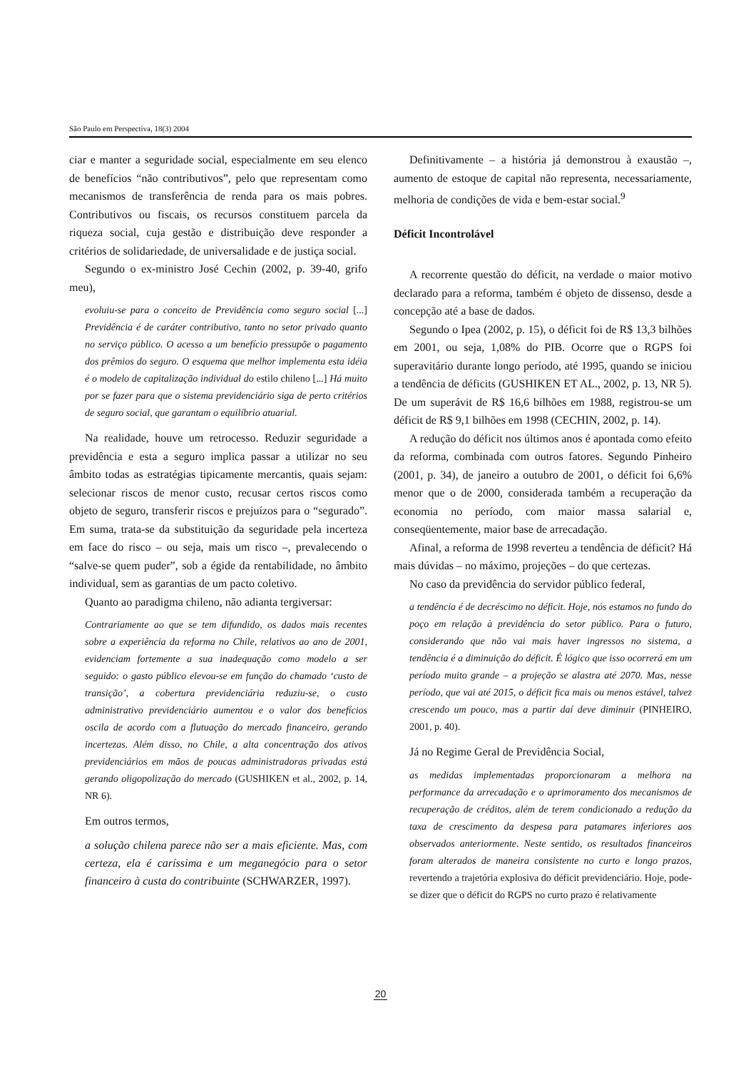São Paulo em Perspectiva, 18(3) 2004
ciar e manter a seguridade social, especialmente em seu elenco de benefícios “não contributivos”, pelo que representam como mecanismos de transferência de renda para os mais pobres. Contributivos ou fiscais, os recursos constituem parcela da riqueza social, cuja gestão e distribuição deve responder a critérios de solidariedade, de universalidade e de justiça social.
Segundo o ex-ministro José Cechin (2002, p. 39-40, grifo meu),
evoluiu-se para o conceito de Previdência como seguro social [...] Previdência é de caráter contributivo, tanto no setor privado quanto no serviço público. O acesso a um benefício pressupõe o pagamento dos prêmios do seguro. O esquema que melhor implementa esta idéia é o modelo de capitalização individual do estilo chileno [...] Há muito por se fazer para que o sistema previdenciário siga de perto critérios de seguro social, que garantam o equilíbrio atuarial.
Na realidade, houve um retrocesso. Reduzir seguridade a previdência e esta a seguro implica passar a utilizar no seu âmbito todas as estratégias tipicamente mercantis, quais sejam: selecionar riscos de menor custo, recusar certos riscos como objeto de seguro, transferir riscos e prejuízos para o “segurado”. Em suma, trata-se da substituição da seguridade pela incerteza em face do risco – ou seja, mais um risco –, prevalecendo o “salve-se quem puder”, sob a égide da rentabilidade, no âmbito individual, sem as garantias de um pacto coletivo.
Quanto ao paradigma chileno, não adianta tergiversar:
Contrariamente ao que se tem difundido, os dados mais recentes sobre a experiência da reforma no Chile, relativos ao ano de 2001, evidenciam fortemente a sua inadequação como modelo a ser seguido: o gasto público elevou-se em função do chamado ‘custo de transição’, a cobertura previdenciária reduziu-se, o custo administrativo previdenciário aumentou e o valor dos benefícios oscila de acordo com a flutuação do mercado financeiro, gerando incertezas. Além disso, no Chile, a alta concentração dos ativos previdenciários em mãos de poucas administradoras privadas está gerando oligopolização do mercado (GUSHIKEN et al., 2002, p. 14, NR 6).
Em outros termos,
a solução chilena parece não ser a mais eficiente. Mas, com certeza, ela é caríssima e um meganegócio para o setor financeiro à custa do contribuinte (SCHWARZER, 1997).
Definitivamente – a história já demonstrou à exaustão –, aumento de estoque de capital não representa, necessariamente, melhoria de condições de vida e bem-estar social.<sup>9</sup>
Déficit Incontrolável
A recorrente questão do déficit, na verdade o maior motivo declarado para a reforma, também é objeto de dissenso, desde a concepção até a base de dados.
Segundo o Ipea (2002, p. 15), o déficit foi de R$ 13,3 bilhões em 2001, ou seja, 1,08% do PIB. Ocorre que o RGPS foi superavitário durante longo período, até 1995, quando se iniciou a tendência de déficits (GUSHIKEN ET AL., 2002, p. 13, NR 5). De um superávit de R$ 16,6 bilhões em 1988, registrou-se um déficit de R$ 9,1 bilhões em 1998 (CECHIN, 2002, p. 14).
A redução do déficit nos últimos anos é apontada como efeito da reforma, combinada com outros fatores. Segundo Pinheiro (2001, p. 34), de janeiro a outubro de 2001, o déficit foi 6,6% menor que o de 2000, considerada também a recuperação da economia no período, com maior massa salarial e, conseqüentemente, maior base de arrecadação.
Afinal, a reforma de 1998 reverteu a tendência de déficit? Há mais dúvidas – no máximo, projeções – do que certezas.
No caso da previdência do servidor público federal,
a tendência é de decréscimo no déficit. Hoje, nós estamos no fundo do poço em relação à previdência do setor público. Para o futuro, considerando que não vai mais haver ingressos no sistema, a tendência é a diminuição do déficit. É lógico que isso ocorrerá em um período muito grande – a projeção se alastra até 2070. Mas, nesse período, que vai até 2015, o déficit fica mais ou menos estável, talvez crescendo um pouco, mas a partir daí deve diminuir (PINHEIRO, 2001, p. 40).
Já no Regime Geral de Previdência Social,
as medidas implementadas proporcionaram a melhora na performance da arrecadação e o aprimoramento dos mecanismos de recuperação de créditos, além de terem condicionado a redução da taxa de crescimento da despesa para patamares inferiores aos observados anteriormente. Neste sentido, os resultados financeiros foram alterados de maneira consistente no curto e longo prazos, revertendo a trajetória explosiva do déficit previdenciário. Hoje, pode-se dizer que o déficit do RGPS no curto prazo é relativamente
20